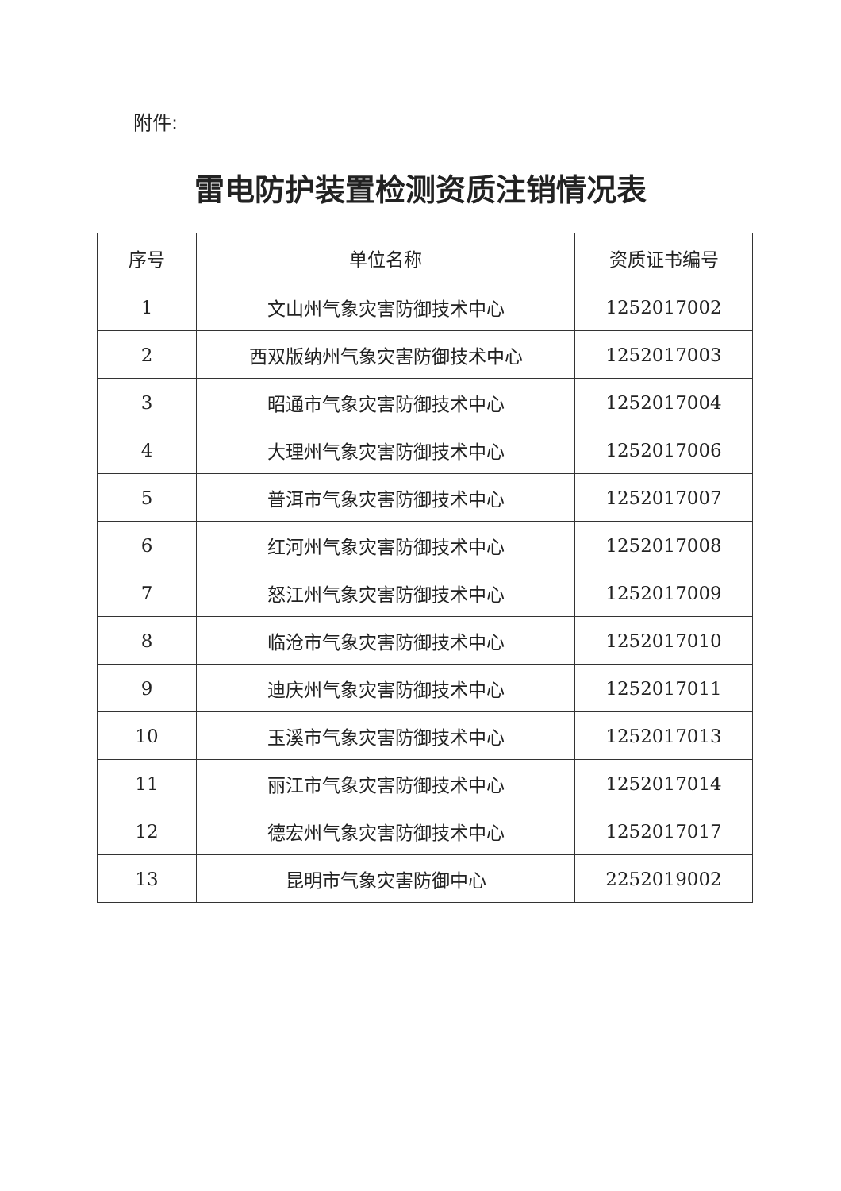附件:
雷电防护装置检测资质注销情况表
| 序号 | 单位名称 | 资质证书编号 |
| --- | --- | --- |
| 1 | 文山州气象灾害防御技术中心 | 1252017002 |
| 2 | 西双版纳州气象灾害防御技术中心 | 1252017003 |
| 3 | 昭通市气象灾害防御技术中心 | 1252017004 |
| 4 | 大理州气象灾害防御技术中心 | 1252017006 |
| 5 | 普洱市气象灾害防御技术中心 | 1252017007 |
| 6 | 红河州气象灾害防御技术中心 | 1252017008 |
| 7 | 怒江州气象灾害防御技术中心 | 1252017009 |
| 8 | 临沧市气象灾害防御技术中心 | 1252017010 |
| 9 | 迪庆州气象灾害防御技术中心 | 1252017011 |
| 10 | 玉溪市气象灾害防御技术中心 | 1252017013 |
| 11 | 丽江市气象灾害防御技术中心 | 1252017014 |
| 12 | 德宏州气象灾害防御技术中心 | 1252017017 |
| 13 | 昆明市气象灾害防御中心 | 2252019002 |